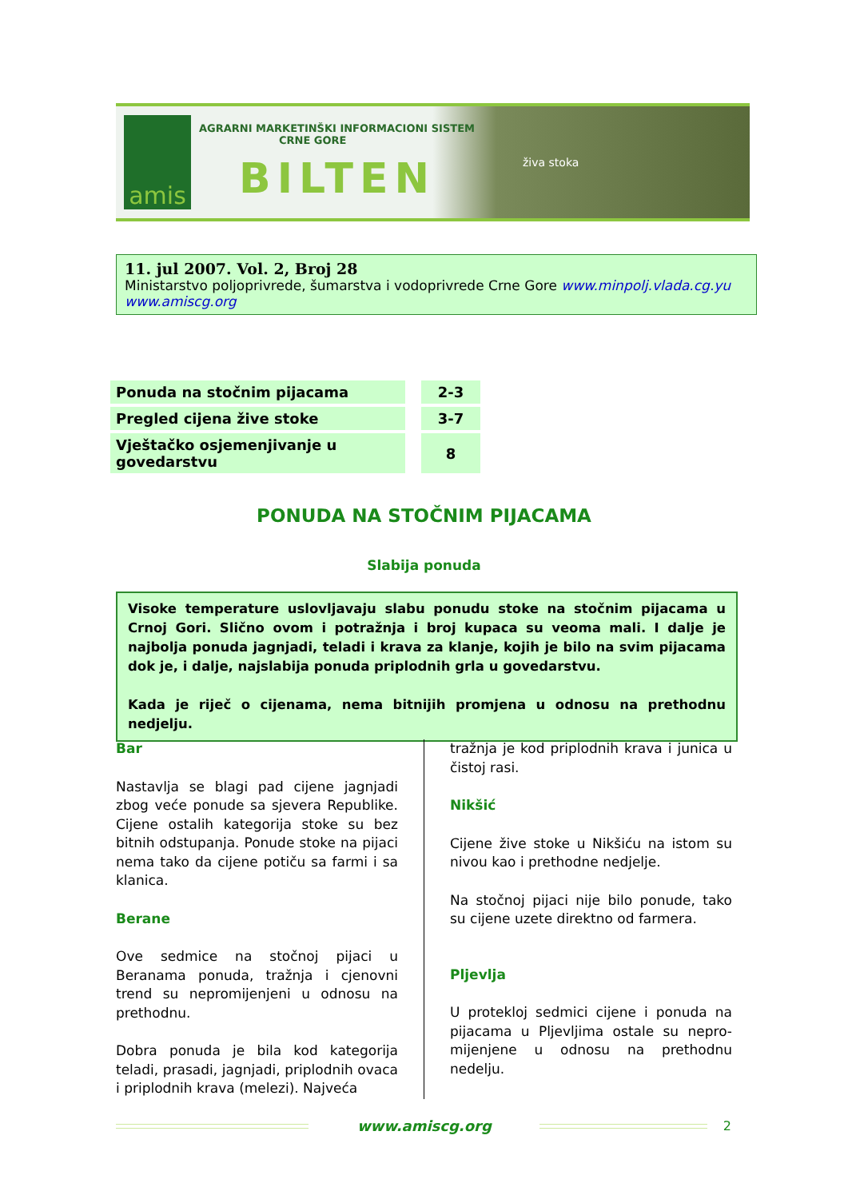amis
AGRARNI MARKETINŠKI INFORMACIONI SISTEM
CRNE GORE
BILTEN
živa stoka
11. jul 2007. Vol. 2, Broj 28
Ministarstvo poljoprivrede, šumarstva i vodoprivrede Crne Gore www.minpolj.vlada.cg.yu
www.amiscg.org
| Ponuda na stočnim pijacama | | 2-3 |
| Pregled cijena žive stoke | | 3-7 |
| Vještačko osjemenjivanje u govedarstvu | | 8 |
PONUDA NA STOČNIM PIJACAMA
Slabija ponuda
Visoke temperature uslovljavaju slabu ponudu stoke na stočnim pijacama u Crnoj Gori. Slično ovom i potražnja i broj kupaca su veoma mali. I dalje je najbolja ponuda jagnjadi, teladi i krava za klanje, kojih je bilo na svim pijacama dok je, i dalje, najslabija ponuda priplodnih grla u govedarstvu.
Kada je riječ o cijenama, nema bitnijih promjena u odnosu na prethodnu nedjelju.
Bar
Nastavlja se blagi pad cijene jagnjadi zbog veće ponude sa sjevera Republike. Cijene ostalih kategorija stoke su bez bitnih odstupanja. Ponude stoke na pijaci nema tako da cijene potiču sa farmi i sa klanica.
Berane
Ove sedmice na stočnoj pijaci u Beranama ponuda, tražnja i cjenovni trend su nepromijenjeni u odnosu na prethodnu.
Dobra ponuda je bila kod kategorija teladi, prasadi, jagnjadi, priplodnih ovaca i priplodnih krava (melezi). Najveća
tražnja je kod priplodnih krava i junica u čistoj rasi.
Nikšić
Cijene žive stoke u Nikšiću na istom su nivou kao i prethodne nedjelje.
Na stočnoj pijaci nije bilo ponude, tako su cijene uzete direktno od farmera.
Pljevlja
U protekloj sedmici cijene i ponuda na pijacama u Pljevljima ostale su nepro-mijenjene u odnosu na prethodnu nedelju.
www.amiscg.org 2